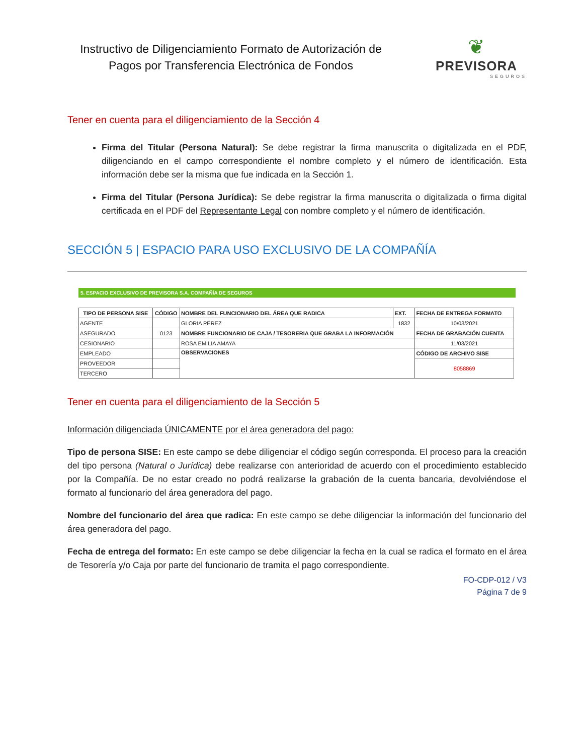Instructivo de Diligenciamiento Formato de Autorización de Pagos por Transferencia Electrónica de Fondos
❦
PREVISORA
SEGUROS
Tener en cuenta para el diligenciamiento de la Sección 4
Firma del Titular (Persona Natural): Se debe registrar la firma manuscrita o digitalizada en el PDF, diligenciando en el campo correspondiente el nombre completo y el número de identificación. Esta información debe ser la misma que fue indicada en la Sección 1.
Firma del Titular (Persona Jurídica): Se debe registrar la firma manuscrita o digitalizada o firma digital certificada en el PDF del Representante Legal con nombre completo y el número de identificación.
SECCIÓN 5 | ESPACIO PARA USO EXCLUSIVO DE LA COMPAÑÍA
5. ESPACIO EXCLUSIVO DE PREVISORA S.A. COMPAÑÍA DE SEGUROS
| TIPO DE PERSONA SISE | CÓDIGO | NOMBRE DEL FUNCIONARIO DEL ÁREA QUE RADICA | EXT. | FECHA DE ENTREGA FORMATO |
| --- | --- | --- | --- | --- |
| AGENTE | | GLORIA PÉREZ | 1832 | 10/03/2021 |
| ASEGURADO | 0123 | NOMBRE FUNCIONARIO DE CAJA / TESORERIA QUE GRABA LA INFORMACIÓN | | FECHA DE GRABACIÓN CUENTA |
| CESIONARIO | | ROSA EMILIA AMAYA | | 11/03/2021 |
| EMPLEADO | | OBSERVACIONES | | CÓDIGO DE ARCHIVO SISE |
| PROVEEDOR | | | | 8058869 |
| TERCERO | | | | |
Tener en cuenta para el diligenciamiento de la Sección 5
Información diligenciada ÚNICAMENTE por el área generadora del pago:
Tipo de persona SISE: En este campo se debe diligenciar el código según corresponda. El proceso para la creación del tipo persona (Natural o Jurídica) debe realizarse con anterioridad de acuerdo con el procedimiento establecido por la Compañía. De no estar creado no podrá realizarse la grabación de la cuenta bancaria, devolviéndose el formato al funcionario del área generadora del pago.
Nombre del funcionario del área que radica: En este campo se debe diligenciar la información del funcionario del área generadora del pago.
Fecha de entrega del formato: En este campo se debe diligenciar la fecha en la cual se radica el formato en el área de Tesorería y/o Caja por parte del funcionario de tramita el pago correspondiente.
FO-CDP-012 / V3
Página 7 de 9